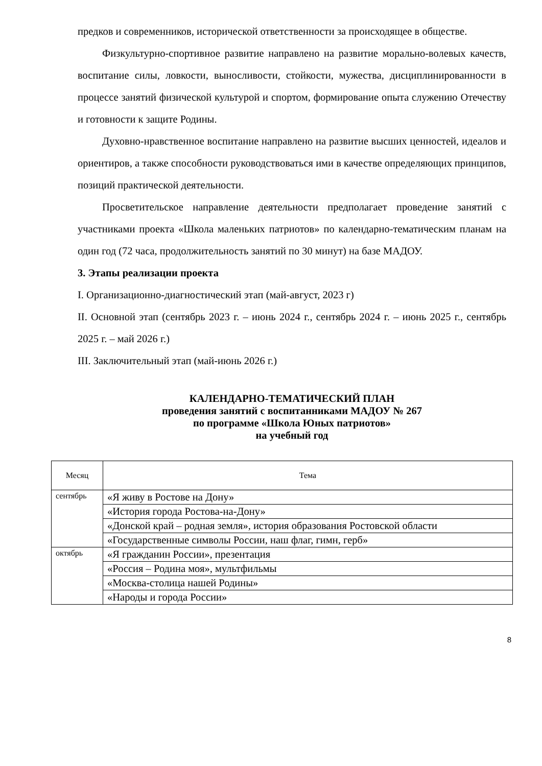предков и современников, исторической ответственности за происходящее в обществе.
Физкультурно-спортивное развитие направлено на развитие морально-волевых качеств, воспитание силы, ловкости, выносливости, стойкости, мужества, дисциплинированности в процессе занятий физической культурой и спортом, формирование опыта служению Отечеству и готовности к защите Родины.
Духовно-нравственное воспитание направлено на развитие высших ценностей, идеалов и ориентиров, а также способности руководствоваться ими в качестве определяющих принципов, позиций практической деятельности.
Просветительское направление деятельности предполагает проведение занятий с участниками проекта «Школа маленьких патриотов» по календарно-тематическим планам на один год (72 часа, продолжительность занятий по 30 минут) на базе МАДОУ.
3. Этапы реализации проекта
I. Организационно-диагностический этап (май-август, 2023 г)
II. Основной этап (сентябрь 2023 г. – июнь 2024 г., сентябрь 2024 г. – июнь 2025 г., сентябрь 2025 г. – май 2026 г.)
III. Заключительный этап (май-июнь 2026 г.)
КАЛЕНДАРНО-ТЕМАТИЧЕСКИЙ ПЛАН
проведения занятий с воспитанниками МАДОУ № 267
по программе «Школа Юных патриотов»
на учебный год
| Месяц | Тема |
| --- | --- |
| сентябрь | «Я живу в Ростове на Дону» |
| | «История города Ростова-на-Дону» |
| | «Донской край – родная земля», история образования Ростовской области |
| | «Государственные символы России, наш флаг, гимн, герб» |
| октябрь | «Я гражданин России», презентация |
| | «Россия – Родина моя», мультфильмы |
| | «Москва-столица нашей Родины» |
| | «Народы и города России» |
8